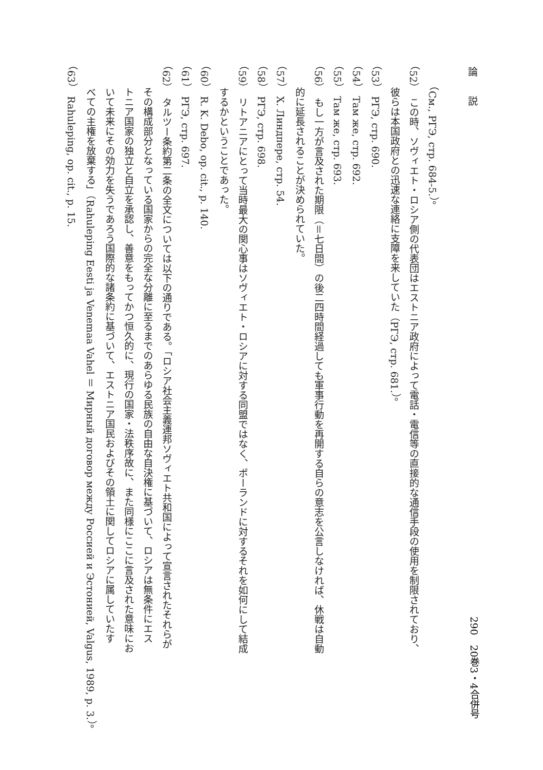論　　説
（См., РГЭ, стр. 684-5.）。
（52）　この時、ソヴィエト・ロシア側の代表団はエストニア政府によって電話・電信等の直接的な通信手段の使用を制限されており、
彼らは本国政府との迅速な連絡に支障を来していた（РГЭ, стр. 681.）。
（53）　РГЭ, стр. 690.
（54）　Там же, стр. 692.
（55）　Там же, стр. 693.
（56）　もし一方が言及された期限（＝七日間）の後二四時間経過しても軍事行動を再開する自らの意志を公言しなければ、休戦は自動
的に延長されることが決められていた。
（57）　Х. Линдпере, стр. 54.
（58）　РГЭ, стр. 698.
（59）　リトアニアにとって当時最大の関心事はソヴィエト・ロシアに対する同盟ではなく、ポーランドに対するそれを如何にして結成
するかということであった。
（60）　R. K. Debo, op. cit., p. 140.
（61）　РГЭ, стр. 697.
（62）　タルツー条約第二条の全文については以下の通りである。「ロシア社会主義連邦ソヴィエト共和国によって宣言されたそれらが
その構成部分となっている国家からの完全な分離に至るまでのあらゆる民族の自由な自決権に基づいて、ロシアは無条件にエス
トニア国家の独立と自立を承認し、善意をもってかつ恒久的に、現行の国家・法秩序故に、また同様にここに言及された意味にお
いて未来にその効力を失うであろう国際的な諸条約に基づいて、エストニア国民およびその領土に関してロシアに属していたす
べての主権を放棄する」（Rahuleping Eesti ja Venemaa Vahel ＝ Мирный договор между Россией и Эстонией, Valgus, 1989, p. 3.）。
（63）　Rahuleping, op. cit., p. 15.
290　20巻3・4合併号